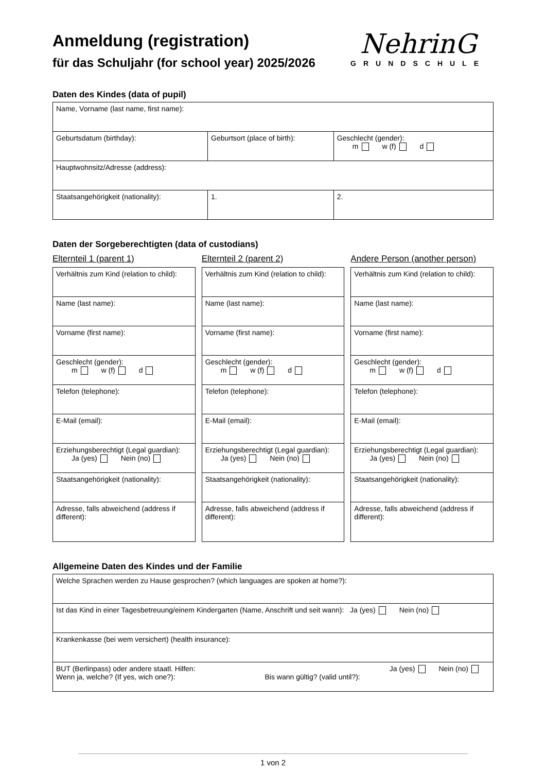Anmeldung (registration)
für das Schuljahr (for school year) 2025/2026
NehrinG
GRUNDSCHULE
Daten des Kindes (data of pupil)
| Name, Vorname (last name, first name): | | |
| Geburtsdatum (birthday): | Geburtsort (place of birth): | Geschlecht (gender): m w (f) d |
| Hauptwohnsitz/Adresse (address): | | |
| Staatsangehörigkeit (nationality): | 1. | 2. |
Daten der Sorgeberechtigten (data of custodians)
Elternteil 1 (parent 1)
| Verhältnis zum Kind (relation to child): |
| Name (last name): |
| Vorname (first name): |
| Geschlecht (gender): m w (f) d |
| Telefon (telephone): |
| E-Mail (email): |
| Erziehungsberechtigt (Legal guardian): Ja (yes) Nein (no) |
| Staatsangehörigkeit (nationality): |
| Adresse, falls abweichend (address if different): |
Elternteil 2 (parent 2)
| Verhältnis zum Kind (relation to child): |
| Name (last name): |
| Vorname (first name): |
| Geschlecht (gender): m w (f) d |
| Telefon (telephone): |
| E-Mail (email): |
| Erziehungsberechtigt (Legal guardian): Ja (yes) Nein (no) |
| Staatsangehörigkeit (nationality): |
| Adresse, falls abweichend (address if different): |
Andere Person (another person)
| Verhältnis zum Kind (relation to child): |
| Name (last name): |
| Vorname (first name): |
| Geschlecht (gender): m w (f) d |
| Telefon (telephone): |
| E-Mail (email): |
| Erziehungsberechtigt (Legal guardian): Ja (yes) Nein (no) |
| Staatsangehörigkeit (nationality): |
| Adresse, falls abweichend (address if different): |
Allgemeine Daten des Kindes und der Familie
| Welche Sprachen werden zu Hause gesprochen? (which languages are spoken at home?): |
| Ist das Kind in einer Tagesbetreuung/einem Kindergarten (Name, Anschrift und seit wann): Ja (yes) Nein (no) |
| Krankenkasse (bei wem versichert) (health insurance): |
| BUT (Berlinpass) oder andere staatl. Hilfen: Ja (yes) Nein (no) Wenn ja, welche? (If yes, wich one?): Bis wann gültig? (valid until?): |
1 von 2